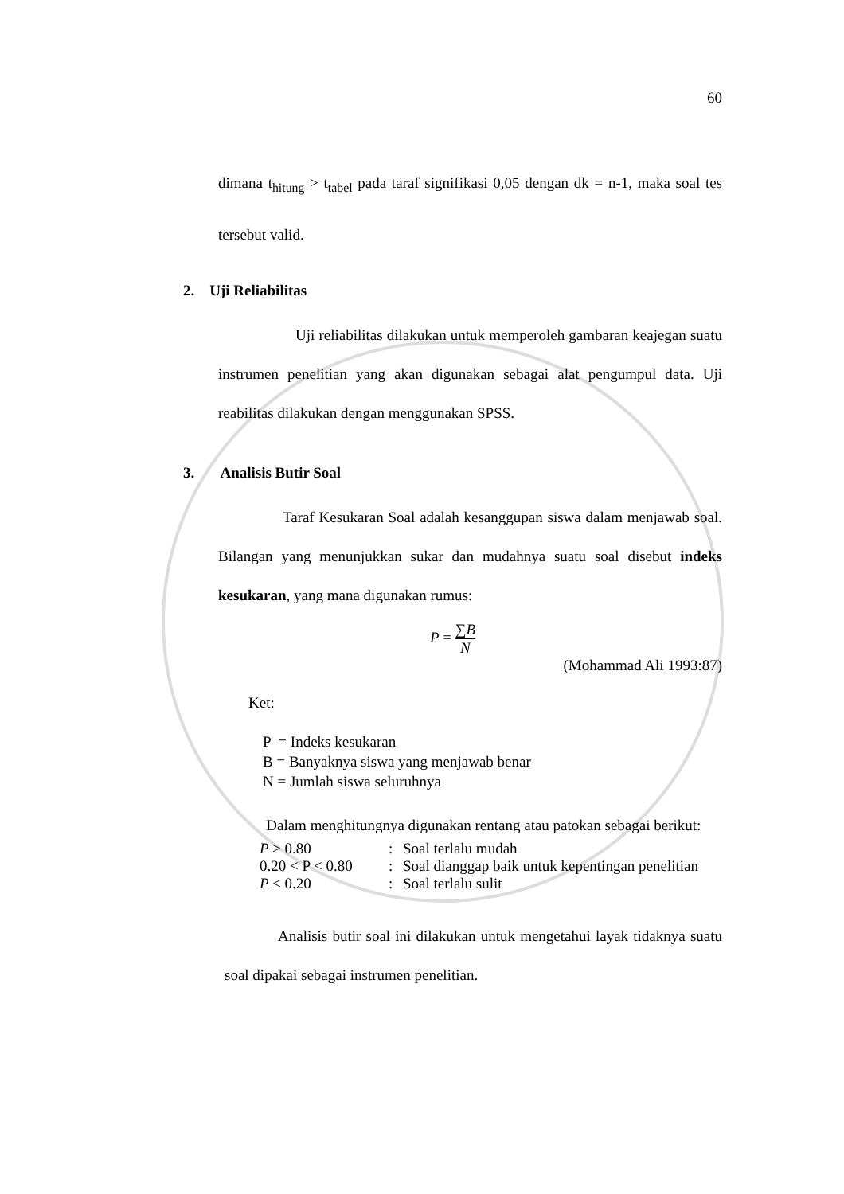60
dimana t<sub>hitung</sub> > t<sub>tabel</sub> pada taraf signifikasi 0,05 dengan dk = n-1, maka soal tes tersebut valid.
2. Uji Reliabilitas
Uji reliabilitas dilakukan untuk memperoleh gambaran keajegan suatu instrumen penelitian yang akan digunakan sebagai alat pengumpul data. Uji reabilitas dilakukan dengan menggunakan SPSS.
3. Analisis Butir Soal
Taraf Kesukaran Soal adalah kesanggupan siswa dalam menjawab soal. Bilangan yang menunjukkan sukar dan mudahnya suatu soal disebut indeks kesukaran, yang mana digunakan rumus:
P = ∑B N
(Mohammad Ali 1993:87)
Ket:
P = Indeks kesukaran
B = Banyaknya siswa yang menjawab benar
N = Jumlah siswa seluruhnya
Dalam menghitungnya digunakan rentang atau patokan sebagai berikut:
| P ≥ 0.80 | : | Soal terlalu mudah |
| 0.20 < P < 0.80 | : | Soal dianggap baik untuk kepentingan penelitian |
| P ≤ 0.20 | : | Soal terlalu sulit |
Analisis butir soal ini dilakukan untuk mengetahui layak tidaknya suatu soal dipakai sebagai instrumen penelitian.